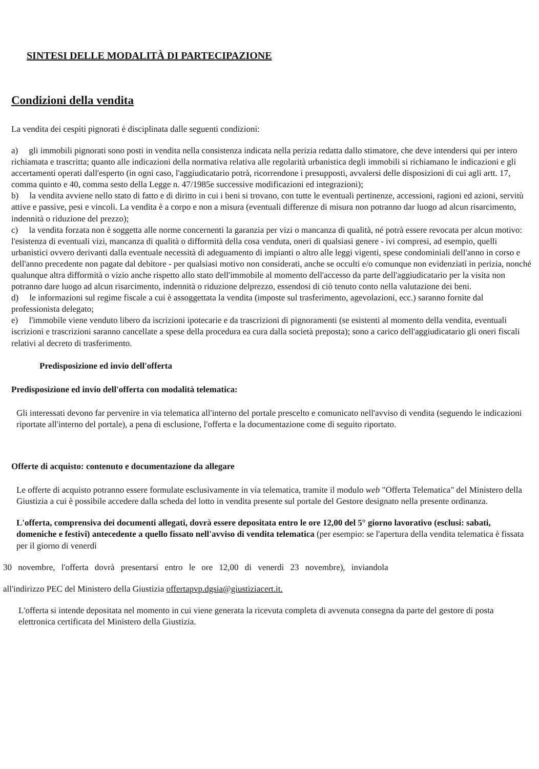SINTESI DELLE MODALITÀ DI PARTECIPAZIONE
Condizioni della vendita
La vendita dei cespiti pignorati è disciplinata dalle seguenti condizioni:
a) gli immobili pignorati sono posti in vendita nella consistenza indicata nella perizia redatta dallo stimatore, che deve intendersi qui per intero richiamata e trascritta; quanto alle indicazioni della normativa relativa alle regolarità urbanistica degli immobili si richiamano le indicazioni e gli accertamenti operati dall'esperto (in ogni caso, l'aggiudicatario potrà, ricorrendone i presupposti, avvalersi delle disposizioni di cui agli artt. 17, comma quinto e 40, comma sesto della Legge n. 47/1985e successive modificazioni ed integrazioni);
b) la vendita avviene nello stato di fatto e di diritto in cui i beni si trovano, con tutte le eventuali pertinenze, accessioni, ragioni ed azioni, servitù attive e passive, pesi e vincoli. La vendita è a corpo e non a misura (eventuali differenze di misura non potranno dar luogo ad alcun risarcimento, indennità o riduzione del prezzo);
c) la vendita forzata non è soggetta alle norme concernenti la garanzia per vizi o mancanza di qualità, né potrà essere revocata per alcun motivo: l'esistenza di eventuali vizi, mancanza di qualità o difformità della cosa venduta, oneri di qualsiasi genere - ivi compresi, ad esempio, quelli urbanistici ovvero derivanti dalla eventuale necessità di adeguamento di impianti o altro alle leggi vigenti, spese condominiali dell'anno in corso e dell'anno precedente non pagate dal debitore - per qualsiasi motivo non considerati, anche se occulti e/o comunque non evidenziati in perizia, nonché qualunque altra difformità o vizio anche rispetto allo stato dell'immobile al momento dell'accesso da parte dell'aggiudicatario per la visita non potranno dare luogo ad alcun risarcimento, indennità o riduzione delprezzo, essendosi di ciò tenuto conto nella valutazione dei beni.
d) le informazioni sul regime fiscale a cui è assoggettata la vendita (imposte sul trasferimento, agevolazioni, ecc.) saranno fornite dal professionista delegato;
e) l'immobile viene venduto libero da iscrizioni ipotecarie e da trascrizioni di pignoramenti (se esistenti al momento della vendita, eventuali iscrizioni e trascrizioni saranno cancellate a spese della procedura ea cura dalla società preposta); sono a carico dell'aggiudicatario gli oneri fiscali relativi al decreto di trasferimento.
Predisposizione ed invio dell'offerta
Predisposizione ed invio dell'offerta con modalità telematica:
Gli interessati devono far pervenire in via telematica all'interno del portale prescelto e comunicato nell'avviso di vendita (seguendo le indicazioni riportate all'interno del portale), a pena di esclusione, l'offerta e la documentazione come di seguito riportato.
Offerte di acquisto: contenuto e documentazione da allegare
Le offerte di acquisto potranno essere formulate esclusivamente in via telematica, tramite il modulo web "Offerta Telematica" del Ministero della Giustizia a cui è possibile accedere dalla scheda del lotto in vendita presente sul portale del Gestore designato nella presente ordinanza.
L'offerta, comprensiva dei documenti allegati, dovrà essere depositata entro le ore 12,00 del 5° giorno lavorativo (esclusi: sabati, domeniche e festivi) antecedente a quello fissato nell'avviso di vendita telematica (per esempio: se l'apertura della vendita telematica è fissata per il giorno di venerdì
30 novembre, l'offerta dovrà presentarsi entro le ore 12,00 di venerdì 23 novembre), inviandola
all'indirizzo PEC del Ministero della Giustizia offertapvp.dgsia@giustiziacert.it.
L'offerta si intende depositata nel momento in cui viene generata la ricevuta completa di avvenuta consegna da parte del gestore di posta elettronica certificata del Ministero della Giustizia.